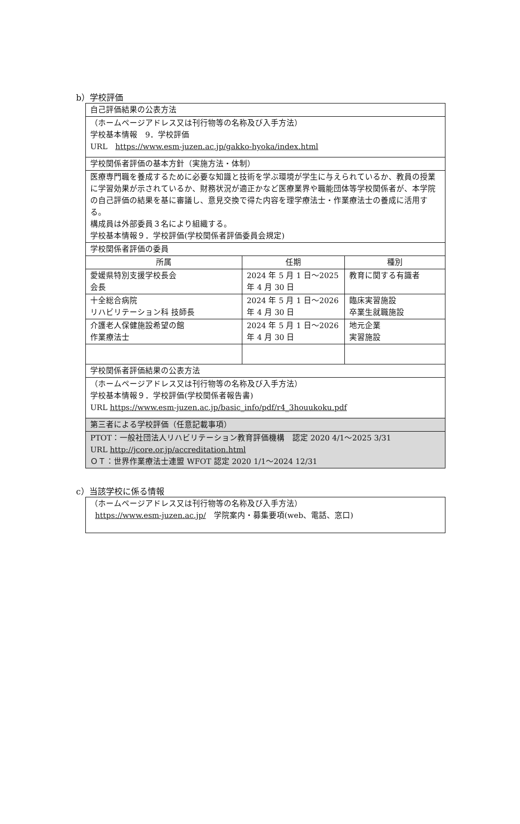b）学校評価
| 自己評価結果の公表方法 | | |
| （ホームページアドレス又は刊行物等の名称及び入手方法） 学校基本情報 9．学校評価 URL https://www.esm-juzen.ac.jp/gakko-hyoka/index.html | | |
| 学校関係者評価の基本方針（実施方法・体制） | | |
| 医療専門職を養成するために必要な知識と技術を学ぶ環境が学生に与えられているか、教員の授業に学習効果が示されているか、財務状況が適正かなど医療業界や職能団体等学校関係者が、本学院の自己評価の結果を基に審議し、意見交換で得た内容を理学療法士・作業療法士の養成に活用する。 構成員は外部委員３名により組織する。 学校基本情報９．学校評価(学校関係者評価委員会規定) | | |
| 学校関係者評価の委員 | | |
| 所属 | 任期 | 種別 |
| 愛媛県特別支援学校長会 会長 | 2024 年 5 月 1 日～2025 年 4 月 30 日 | 教育に関する有識者 |
| 十全総合病院 リハビリテーション科 技師長 | 2024 年 5 月 1 日～2026 年 4 月 30 日 | 臨床実習施設 卒業生就職施設 |
| 介護老人保健施設希望の館 作業療法士 | 2024 年 5 月 1 日～2026 年 4 月 30 日 | 地元企業 実習施設 |
| 学校関係者評価結果の公表方法 | | |
| （ホームページアドレス又は刊行物等の名称及び入手方法） 学校基本情報９．学校評価(学校関係者報告書) URL https://www.esm-juzen.ac.jp/basic_info/pdf/r4_3houukoku.pdf | | |
| 第三者による学校評価（任意記載事項） | | |
| PTOT：一般社団法人リハビリテーション教育評価機構 認定 2020 4/1～2025 3/31 URL http://jcore.or.jp/accreditation.html ＯＴ：世界作業療法士連盟 WFOT 認定 2020 1/1～2024 12/31 | | |
c）当該学校に係る情報
| （ホームページアドレス又は刊行物等の名称及び入手方法） https://www.esm-juzen.ac.jp/ 学院案内・募集要項(web、電話、窓口) |